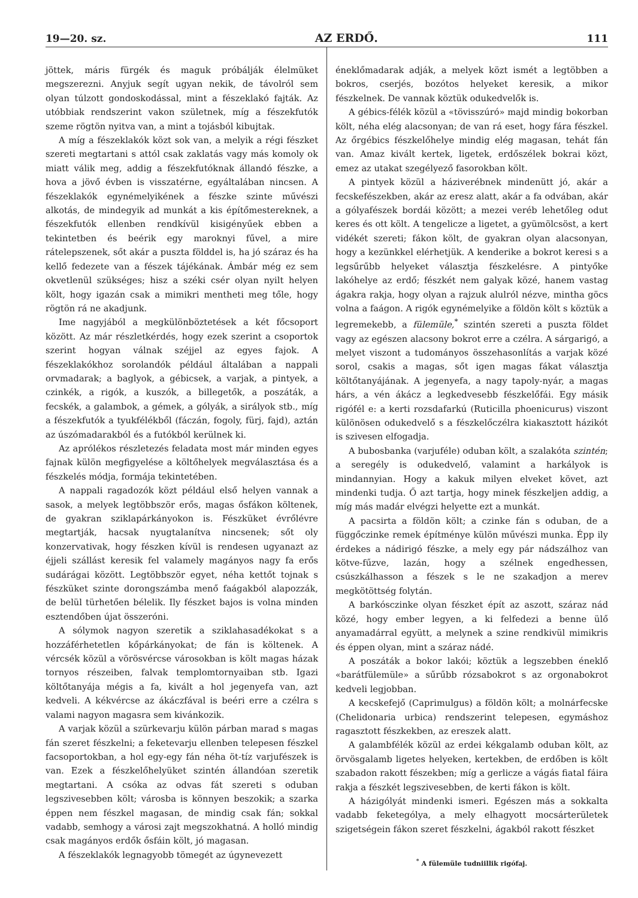19—20. sz. AZ ERDŐ. 111
jöttek, máris fürgék és maguk próbálják élelmüket megszerezni. Anyjuk segít ugyan nekik, de távolról sem olyan túlzott gondoskodással, mint a fészeklakó fajták. Az utóbbiak rendszerint vakon születnek, míg a fészekfutók szeme rögtön nyitva van, a mint a tojásból kibujtak.
A míg a fészeklakók közt sok van, a melyik a régi fészket szereti megtartani s attól csak zaklatás vagy más komoly ok miatt válik meg, addig a fészekfutóknak állandó fészke, a hova a jövő évben is visszatérne, egyáltalában nincsen. A fészeklakók egynémelyikének a fészke szinte művészi alkotás, de mindegyik ad munkát a kis építőmestereknek, a fészekfutók ellenben rendkívül kisigényűek ebben a tekintetben és beérik egy maroknyi fűvel, a mire rátelepszenek, sőt akár a puszta földdel is, ha jó száraz és ha kellő fedezete van a fészek tájékának. Ámbár még ez sem okvetlenül szükséges; hisz a széki csér olyan nyilt helyen költ, hogy igazán csak a mimikri mentheti meg tőle, hogy rögtön rá ne akadjunk.
Ime nagyjából a megkülönböztetések a két főcsoport között. Az már részletkérdés, hogy ezek szerint a csoportok szerint hogyan válnak széjjel az egyes fajok. A fészeklakókhoz sorolandók például általában a nappali orvmadarak; a baglyok, a gébicsek, a varjak, a pintyek, a czinkék, a rigók, a kuszók, a billegetők, a poszáták, a fecskék, a galambok, a gémek, a gólyák, a sirályok stb., míg a fészekfutók a tyukfélékből (fáczán, fogoly, fürj, fajd), aztán az úszómadarakból és a futókból kerülnek ki.
Az aprólékos részletezés feladata most már minden egyes fajnak külön megfigyelése a költőhelyek megválasztása és a fészkelés módja, formája tekintetében.
A nappali ragadozók közt például első helyen vannak a sasok, a melyek legtöbbször erős, magas ősfákon költenek, de gyakran sziklapárkányokon is. Fészküket évrőlévre megtartják, hacsak nyugtalanítva nincsenek; sőt oly konzervativak, hogy fészken kívül is rendesen ugyanazt az éjjeli szállást keresik fel valamely magányos nagy fa erős sudárágai között. Legtöbbször egyet, néha kettőt tojnak s fészküket szinte dorongszámba menő faágakból alapozzák, de belül türhetően bélelik. Ily fészket bajos is volna minden esztendőben újat összeróni.
A sólymok nagyon szeretik a sziklahasadékokat s a hozzáférhetetlen kőpárkányokat; de fán is költenek. A vércsék közül a vörösvércse városokban is költ magas házak tornyos részeiben, falvak templomtornyaiban stb. Igazi költőtanyája mégis a fa, kivált a hol jegenyefa van, azt kedveli. A kékvércse az ákáczfával is beéri erre a czélra s valami nagyon magasra sem kivánkozik.
A varjak közül a szürkevarju külön párban marad s magas fán szeret fészkelni; a feketevarju ellenben telepesen fészkel facsoportokban, a hol egy-egy fán néha öt-tíz varjufészek is van. Ezek a fészkelőhelyüket szintén állandóan szeretik megtartani. A csóka az odvas fát szereti s oduban legszivesebben költ; városba is könnyen beszokik; a szarka éppen nem fészkel magasan, de mindig csak fán; sokkal vadabb, semhogy a városi zajt megszokhatná. A holló mindig csak magányos erdők ősfáin költ, jó magasan.
A fészeklakók legnagyobb tömegét az úgynevezett
éneklőmadarak adják, a melyek közt ismét a legtöbben a bokros, cserjés, bozótos helyeket keresik, a mikor fészkelnek. De vannak köztük odukedvelők is.
A gébics-félék közül a «tövisszúró» majd mindig bokorban költ, néha elég alacsonyan; de van rá eset, hogy fára fészkel. Az őrgébics fészkelőhelye mindig elég magasan, tehát fán van. Amaz kivált kertek, ligetek, erdőszélek bokrai közt, emez az utakat szegélyező fasorokban költ.
A pintyek közül a háziverébnek mindenütt jó, akár a fecskefészekben, akár az eresz alatt, akár a fa odvában, akár a gólyafészek bordái között; a mezei veréb lehetőleg odut keres és ott költ. A tengelicze a ligetet, a gyümölcsöst, a kert vidékét szereti; fákon költ, de gyakran olyan alacsonyan, hogy a kezünkkel elérhetjük. A kenderike a bokrot keresi s a legsűrűbb helyeket választja fészkelésre. A pintyőke lakóhelye az erdő; fészkét nem galyak közé, hanem vastag ágakra rakja, hogy olyan a rajzuk alulról nézve, mintha göcs volna a faágon. A rigók egynémelyike a földön költ s köztük a legremekebb, a fülemüle,<sup>*</sup> szintén szereti a puszta földet vagy az egészen alacsony bokrot erre a czélra. A sárgarigó, a melyet viszont a tudományos összehasonlítás a varjak közé sorol, csakis a magas, sőt igen magas fákat választja költőtanyájának. A jegenyefa, a nagy tapoly-nyár, a magas hárs, a vén ákácz a legkedvesebb fészkelőfái. Egy másik rigófél e: a kerti rozsdafarkú (Ruticilla phoenicurus) viszont különösen odukedvelő s a fészkelőczélra kiakasztott házikót is szivesen elfogadja.
A bubosbanka (varjuféle) oduban költ, a szalakóta szintén; a seregély is odukedvelő, valamint a harkályok is mindannyian. Hogy a kakuk milyen elveket követ, azt mindenki tudja. Ő azt tartja, hogy minek fészkeljen addig, a míg más madár elvégzi helyette ezt a munkát.
A pacsirta a földön költ; a czinke fán s oduban, de a függőczinke remek építménye külön művészi munka. Épp ily érdekes a nádirigó fészke, a mely egy pár nádszálhoz van kötve-fűzve, lazán, hogy a szélnek engedhessen, csúszkálhasson a fészek s le ne szakadjon a merev megkötöttség folytán.
A barkósczinke olyan fészket épít az aszott, száraz nád közé, hogy ember legyen, a ki felfedezi a benne ülő anyamadárral együtt, a melynek a szine rendkivül mimikris és éppen olyan, mint a száraz nádé.
A poszáták a bokor lakói; köztük a legszebben éneklő «barátfülemüle» a sűrűbb rózsabokrot s az orgonabokrot kedveli legjobban.
A kecskefejő (Caprimulgus) a földön költ; a molnárfecske (Chelidonaria urbica) rendszerint telepesen, egymáshoz ragasztott fészkekben, az ereszek alatt.
A galambfélék közül az erdei kékgalamb oduban költ, az örvösgalamb ligetes helyeken, kertekben, de erdőben is költ szabadon rakott fészekben; míg a gerlicze a vágás fiatal fáira rakja a fészkét legszivesebben, de kerti fákon is költ.
A házigólyát mindenki ismeri. Egészen más a sokkalta vadabb feketególya, a mely elhagyott mocsárterületek szigetségein fákon szeret fészkelni, ágakból rakott fészket
<sup>*</sup> A fülemüle tudniillik rigófaj.